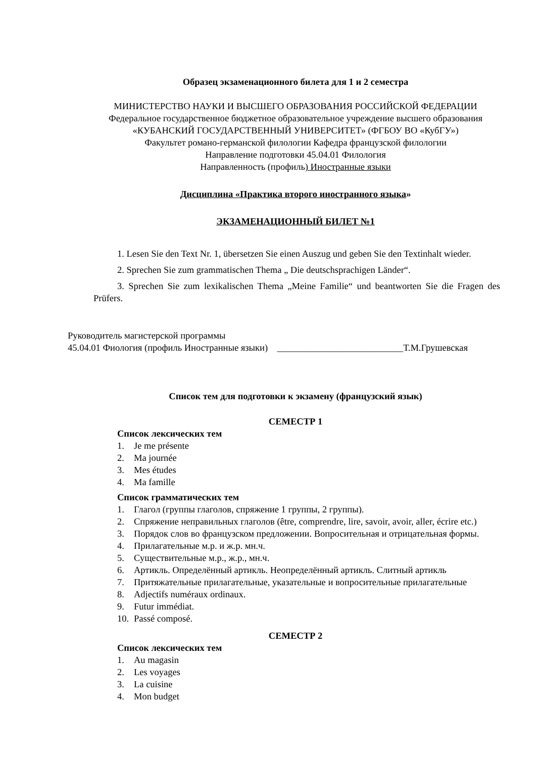Образец экзаменационного билета для 1 и 2 семестра
МИНИСТЕРСТВО НАУКИ И ВЫСШЕГО ОБРАЗОВАНИЯ РОССИЙСКОЙ ФЕДЕРАЦИИ
Федеральное государственное бюджетное образовательное учреждение высшего образования
«КУБАНСКИЙ ГОСУДАРСТВЕННЫЙ УНИВЕРСИТЕТ» (ФГБОУ ВО «КубГУ»)
Факультет романо-германской филологии Кафедра французской филологии
Направление подготовки 45.04.01 Филология
Направленность (профиль) Иностранные языки
Дисциплина «Практика второго иностранного языка»
ЭКЗАМЕНАЦИОННЫЙ БИЛЕТ №1
1. Lesen Sie den Text Nr. 1, übersetzen Sie einen Auszug und geben Sie den Textinhalt wieder.
2. Sprechen Sie zum grammatischen Thema „ Die deutschsprachigen Länder“.
3. Sprechen Sie zum lexikalischen Thema „Meine Familie“ und beantworten Sie die Fragen des Prüfers.
Руководитель магистерской программы
45.04.01 Фиология (профиль Иностранные языки) ___________________________Т.М.Грушевская
Список тем для подготовки к экзамену (французский язык)
СЕМЕСТР 1
Список лексических тем
1. Je me présente
2. Ma journée
3. Mes études
4. Ma famille
Список грамматических тем
1. Глагол (группы глаголов, спряжение 1 группы, 2 группы).
2. Спряжение неправильных глаголов (être, comprendre, lire, savoir, avoir, aller, écrire etc.)
3. Порядок слов во французском предложении. Вопросительная и отрицательная формы.
4. Прилагательные м.р. и ж.р. мн.ч.
5. Существительные м.р., ж.р., мн.ч.
6. Артикль. Определённый артикль. Неопределённый артикль. Слитный артикль
7. Притяжательные прилагательные, указательные и вопросительные прилагательные
8. Adjectifs numéraux ordinaux.
9. Futur immédiat.
10. Passé composé.
СЕМЕСТР 2
Список лексических тем
1. Au magasin
2. Les voyages
3. La cuisine
4. Mon budget